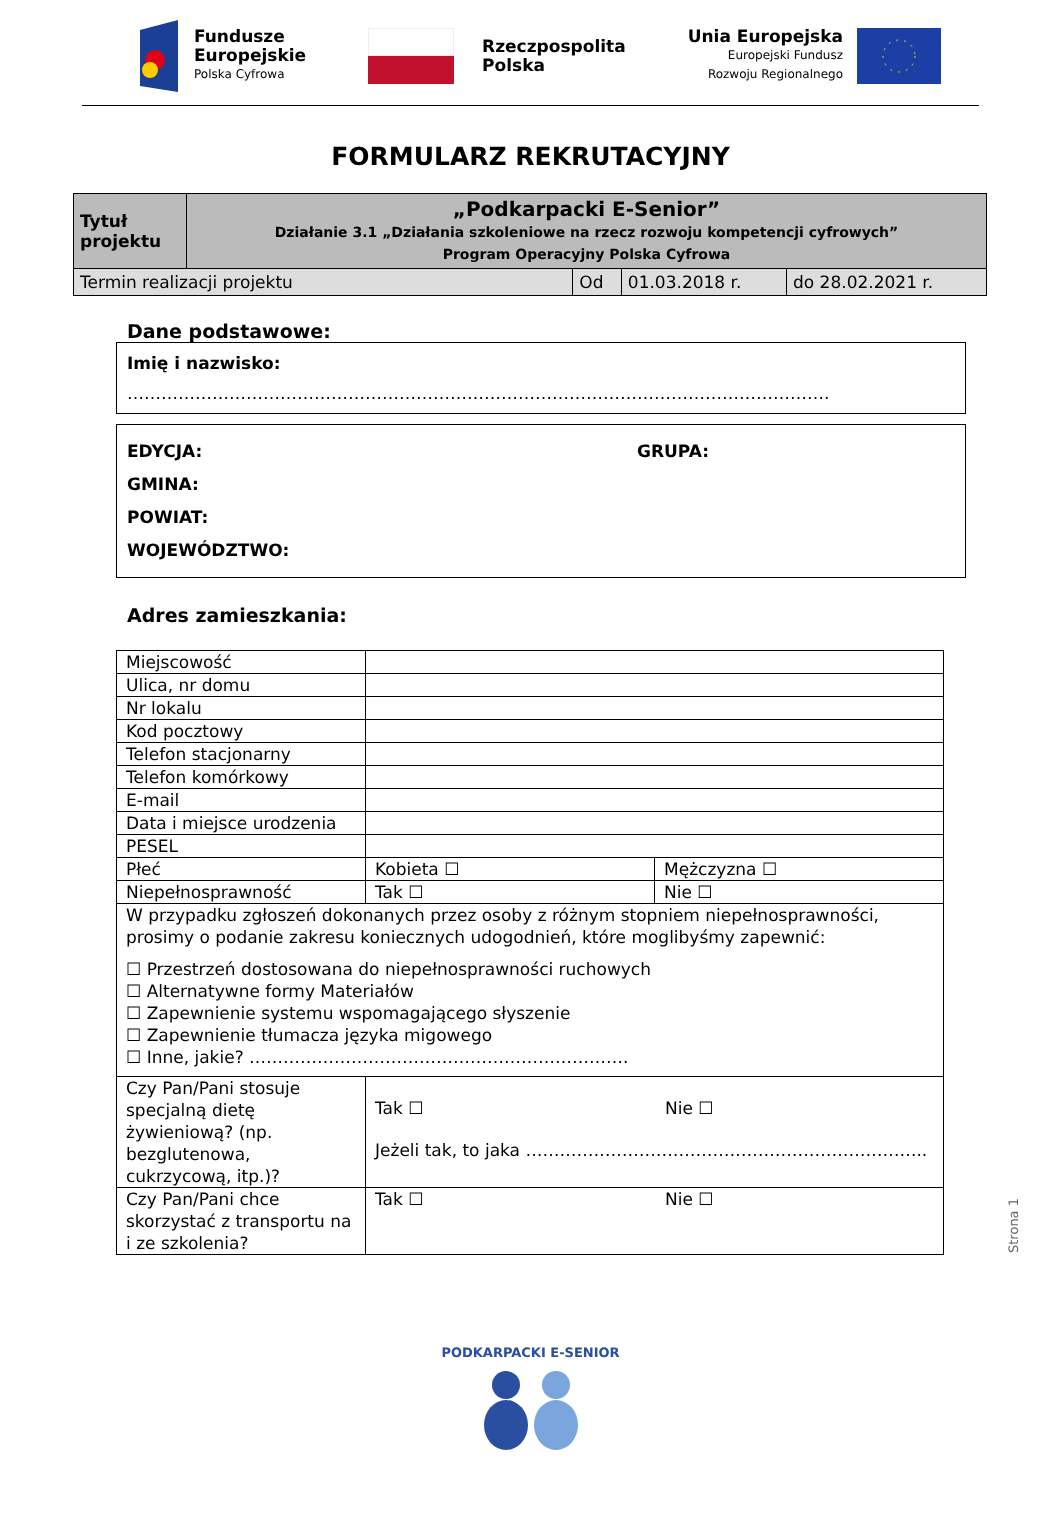Fundusze
Europejskie
Polska Cyfrowa
Rzeczpospolita
Polska
Unia Europejska
Europejski Fundusz
Rozwoju Regionalnego
FORMULARZ REKRUTACYJNY
| Tytuł projektu | „Podkarpacki E-Senior” Działanie 3.1 „Działania szkoleniowe na rzecz rozwoju kompetencji cyfrowych” Program Operacyjny Polska Cyfrowa | | | |
| Termin realizacji projektu | | Od | 01.03.2018 r. | do 28.02.2021 r. |
Dane podstawowe:
Imię i nazwisko:
…………………………………………………………………………………………………………….
EDYCJA: GRUPA:
GMINA:
POWIAT:
WOJEWÓDZTWO:
Adres zamieszkania:
| Miejscowość | | |
| Ulica, nr domu | | |
| Nr lokalu | | |
| Kod pocztowy | | |
| Telefon stacjonarny | | |
| Telefon komórkowy | | |
| E-mail | | |
| Data i miejsce urodzenia | | |
| PESEL | | |
| Płeć | Kobieta ☐ | Mężczyzna ☐ |
| Niepełnosprawność | Tak ☐ | Nie ☐ |
| W przypadku zgłoszeń dokonanych przez osoby z różnym stopniem niepełnosprawności, prosimy o podanie zakresu koniecznych udogodnień, które moglibyśmy zapewnić: ☐ Przestrzeń dostosowana do niepełnosprawności ruchowych ☐ Alternatywne formy Materiałów ☐ Zapewnienie systemu wspomagającego słyszenie ☐ Zapewnienie tłumacza języka migowego ☐ Inne, jakie? …………………………………………………………. | | |
| Czy Pan/Pani stosuje specjalną dietę żywieniową? (np. bezglutenowa, cukrzycową, itp.)? | Tak ☐ Nie ☐ Jeżeli tak, to jaka …………………………………………………………….. | |
| Czy Pan/Pani chce skorzystać z transportu na i ze szkolenia? | Tak ☐ Nie ☐ | |
PODKARPACKI E-SENIOR
Strona 1